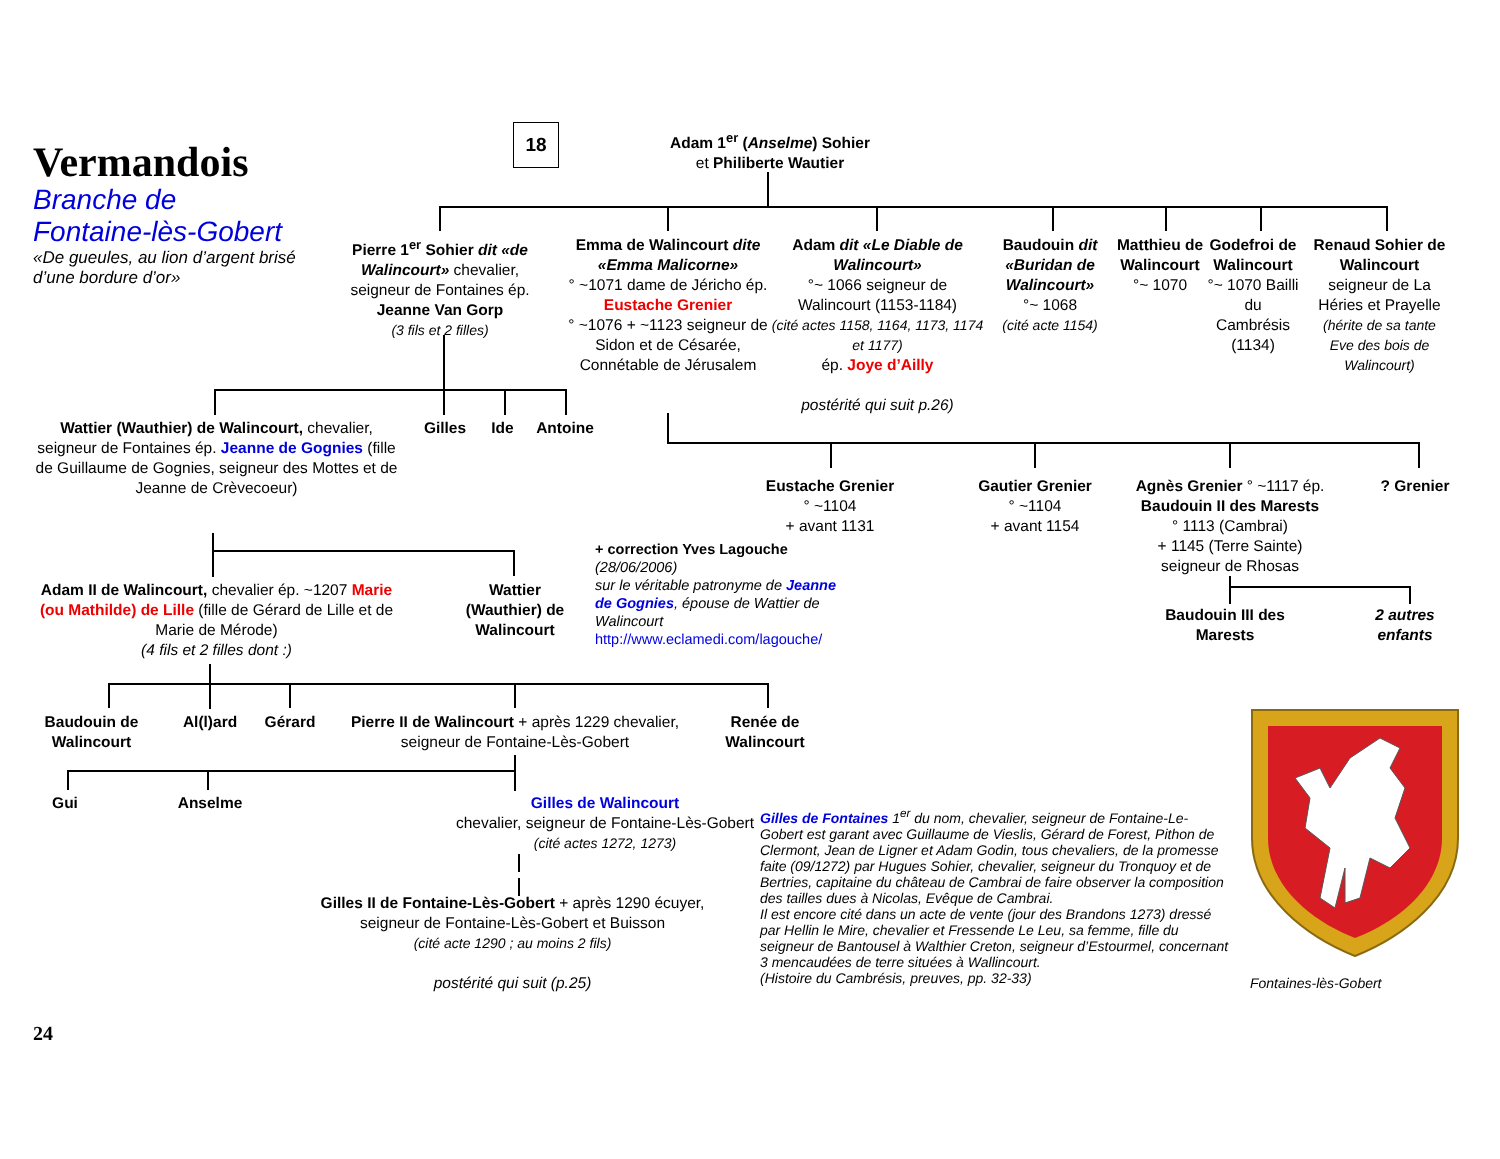Vermandois
Branche de
Fontaine-lès-Gobert
«De gueules, au lion d’argent brisé d’une bordure d’or»
18
Adam 1<sup>er</sup> (Anselme) Sohier
et Philiberte Wautier
Pierre 1<sup>er</sup> Sohier dit «de Walincourt» chevalier, seigneur de Fontaines ép. Jeanne Van Gorp
(3 fils et 2 filles)
Emma de Walincourt dite «Emma Malicorne»
° ~1071 dame de Jéricho ép. Eustache Grenier
° ~1076 + ~1123 seigneur de Sidon et de Césarée, Connétable de Jérusalem
Adam dit «Le Diable de Walincourt»
°~ 1066 seigneur de Walincourt (1153-1184)
(cité actes 1158, 1164, 1173, 1174 et 1177)
ép. Joye d’Ailly
postérité qui suit p.26)
Baudouin dit «Buridan de Walincourt»
°~ 1068
(cité acte 1154)
Matthieu de Walincourt
°~ 1070
Godefroi de Walincourt
°~ 1070 Bailli du Cambrésis (1134)
Renaud Sohier de Walincourt
seigneur de La Hériеs et Prayelle
(hérite de sa tante Eve des bois de Walincourt)
Wattier (Wauthier) de Walincourt, chevalier, seigneur de Fontaines ép. Jeanne de Gognies (fille de Guillaume de Gognies, seigneur des Mottes et de Jeanne de Crèvecoeur)
Gilles Ide Antoine
Eustache Grenier
° ~1104
+ avant 1131
Gautier Grenier
° ~1104
+ avant 1154
Agnès Grenier ° ~1117 ép. Baudouin II des Marests
° 1113 (Cambrai)
+ 1145 (Terre Sainte)
seigneur de Rhosas
? Grenier
Adam II de Walincourt, chevalier ép. ~1207 Marie (ou Mathilde) de Lille (fille de Gérard de Lille et de Marie de Mérode)
(4 fils et 2 filles dont :)
Wattier (Wauthier) de Walincourt
+ correction Yves Lagouche
(28/06/2006)
sur le véritable patronyme de Jeanne de Gognies, épouse de Wattier de Walincourt
http://www.eclamedi.com/lagouche/
Baudouin III des Marests
2 autres enfants
Baudouin de Walincourt
Al(l)ard
Gérard Pierre II de Walincourt + après 1229 chevalier, seigneur de Fontaine-Lès-Gobert
Renée de Walincourt
Gui Anselme Gilles de Walincourt
chevalier, seigneur de Fontaine-Lès-Gobert
(cité actes 1272, 1273)
Gilles II de Fontaine-Lès-Gobert + après 1290 écuyer, seigneur de Fontaine-Lès-Gobert et Buisson
(cité acte 1290 ; au moins 2 fils)
postérité qui suit (p.25)
24
Gilles de Fontaines 1<sup>er</sup> du nom, chevalier, seigneur de Fontaine-Le-Gobert est garant avec Guillaume de Vieslis, Gérard de Forest, Pithon de Clermont, Jean de Ligner et Adam Godin, tous chevaliers, de la promesse faite (09/1272) par Hugues Sohier, chevalier, seigneur du Tronquoy et de Bertries, capitaine du château de Cambrai de faire observer la composition des tailles dues à Nicolas, Evêque de Cambrai.
Il est encore cité dans un acte de vente (jour des Brandons 1273) dressé par Hellin le Mire, chevalier et Fressende Le Leu, sa femme, fille du seigneur de Bantousel à Walthier Creton, seigneur d’Estourmel, concernant 3 mencaudées de terre situées à Wallincourt.
(Histoire du Cambrésis, preuves, pp. 32-33)
Fontaines-lès-Gobert